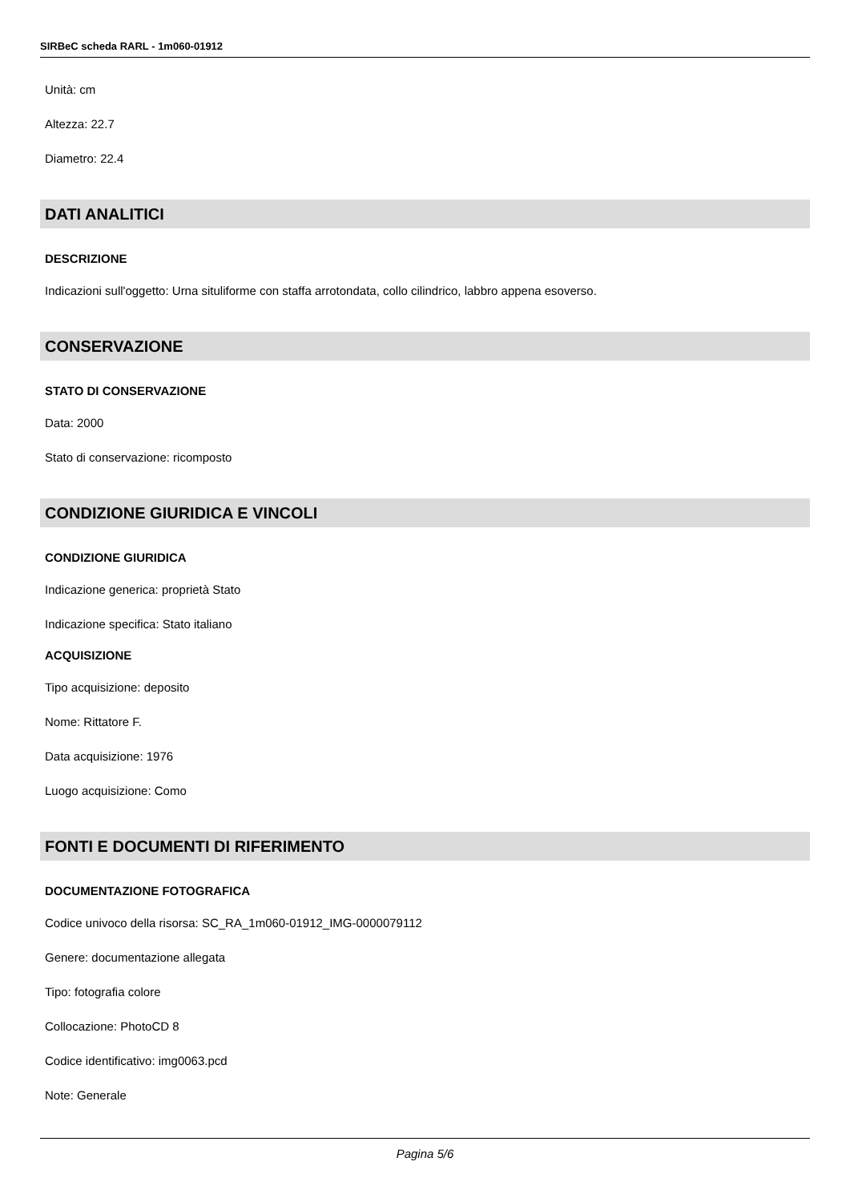SIRBeC scheda RARL - 1m060-01912
Unità: cm
Altezza: 22.7
Diametro: 22.4
DATI ANALITICI
DESCRIZIONE
Indicazioni sull'oggetto: Urna situliforme con staffa arrotondata, collo cilindrico, labbro appena esoverso.
CONSERVAZIONE
STATO DI CONSERVAZIONE
Data: 2000
Stato di conservazione: ricomposto
CONDIZIONE GIURIDICA E VINCOLI
CONDIZIONE GIURIDICA
Indicazione generica: proprietà Stato
Indicazione specifica: Stato italiano
ACQUISIZIONE
Tipo acquisizione: deposito
Nome: Rittatore F.
Data acquisizione: 1976
Luogo acquisizione: Como
FONTI E DOCUMENTI DI RIFERIMENTO
DOCUMENTAZIONE FOTOGRAFICA
Codice univoco della risorsa: SC_RA_1m060-01912_IMG-0000079112
Genere: documentazione allegata
Tipo: fotografia colore
Collocazione: PhotoCD 8
Codice identificativo: img0063.pcd
Note: Generale
Pagina 5/6